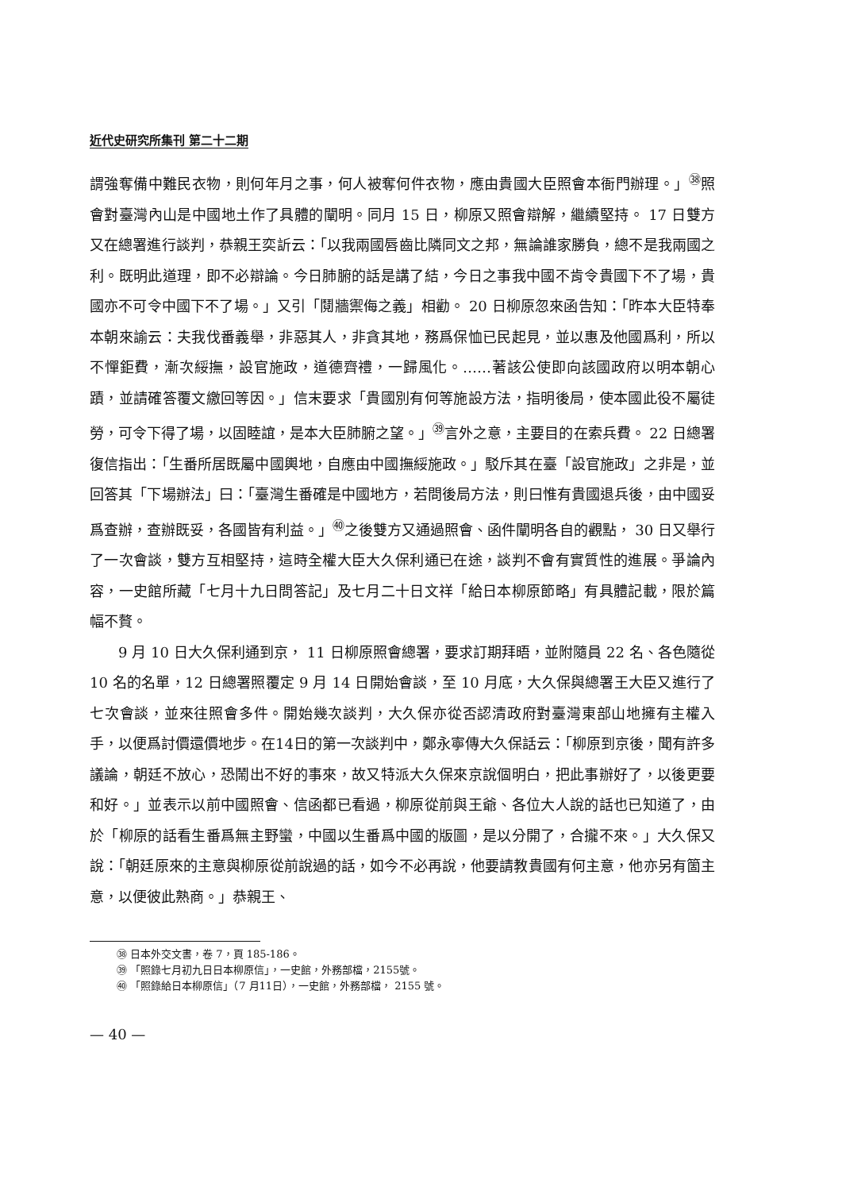近代史研究所集刊 第二十二期
謂強奪備中難民衣物，則何年月之事，何人被奪何件衣物，應由貴國大臣照會本衙門辦理。」<sup>㊳</sup>照會對臺灣內山是中國地土作了具體的闡明。同月 15 日，柳原又照會辯解，繼續堅持。 17 日雙方又在總署進行談判，恭親王奕訢云：「以我兩國唇齒比隣同文之邦，無論誰家勝負，總不是我兩國之利。既明此道理，即不必辯論。今日肺腑的話是講了結，今日之事我中國不肯令貴國下不了場，貴國亦不可令中國下不了場。」又引「鬩牆禦侮之義」相勸。 20 日柳原忽來函告知：「昨本大臣特奉本朝來諭云：夫我伐番義舉，非惡其人，非貪其地，務爲保恤已民起見，並以惠及他國爲利，所以不憚鉅費，漸次綏撫，設官施政，道德齊禮，一歸風化。……著該公使即向該國政府以明本朝心蹟，並請確答覆文繳回等因。」信末要求「貴國別有何等施設方法，指明後局，使本國此役不屬徒勞，可令下得了場，以固睦誼，是本大臣肺腑之望。」<sup>㊴</sup>言外之意，主要目的在索兵費。 22 日總署復信指出：「生番所居既屬中國輿地，自應由中國撫綏施政。」駁斥其在臺「設官施政」之非是，並回答其「下場辦法」曰：「臺灣生番確是中國地方，若問後局方法，則曰惟有貴國退兵後，由中國妥爲查辦，查辦既妥，各國皆有利益。」<sup>㊵</sup>之後雙方又通過照會、函件闡明各自的觀點， 30 日又舉行了一次會談，雙方互相堅持，這時全權大臣大久保利通已在途，談判不會有實質性的進展。爭論內容，一史館所藏「七月十九日問答記」及七月二十日文祥「給日本柳原節略」有具體記載，限於篇幅不贅。
9 月 10 日大久保利通到京， 11 日柳原照會總署，要求訂期拜晤，並附隨員 22 名、各色隨從 10 名的名單，12 日總署照覆定 9 月 14 日開始會談，至 10 月底，大久保與總署王大臣又進行了七次會談，並來往照會多件。開始幾次談判，大久保亦從否認清政府對臺灣東部山地擁有主權入手，以便爲討價還價地步。在14日的第一次談判中，鄭永寧傳大久保話云：「柳原到京後，聞有許多議論，朝廷不放心，恐鬧出不好的事來，故又特派大久保來京說個明白，把此事辦好了，以後更要和好。」並表示以前中國照會、信函都已看過，柳原從前與王爺、各位大人說的話也已知道了，由於「柳原的話看生番爲無主野蠻，中國以生番爲中國的版圖，是以分開了，合攏不來。」大久保又說：「朝廷原來的主意與柳原從前說過的話，如今不必再說，他要請教貴國有何主意，他亦另有箇主意，以便彼此熟商。」恭親王、
㊳ 日本外交文書，卷 7，頁 185-186。
㊴ 「照錄七月初九日日本柳原信」，一史館，外務部檔，2155號。
㊵ 「照錄給日本柳原信」（7 月11日），一史館，外務部檔， 2155 號。
— 40 —